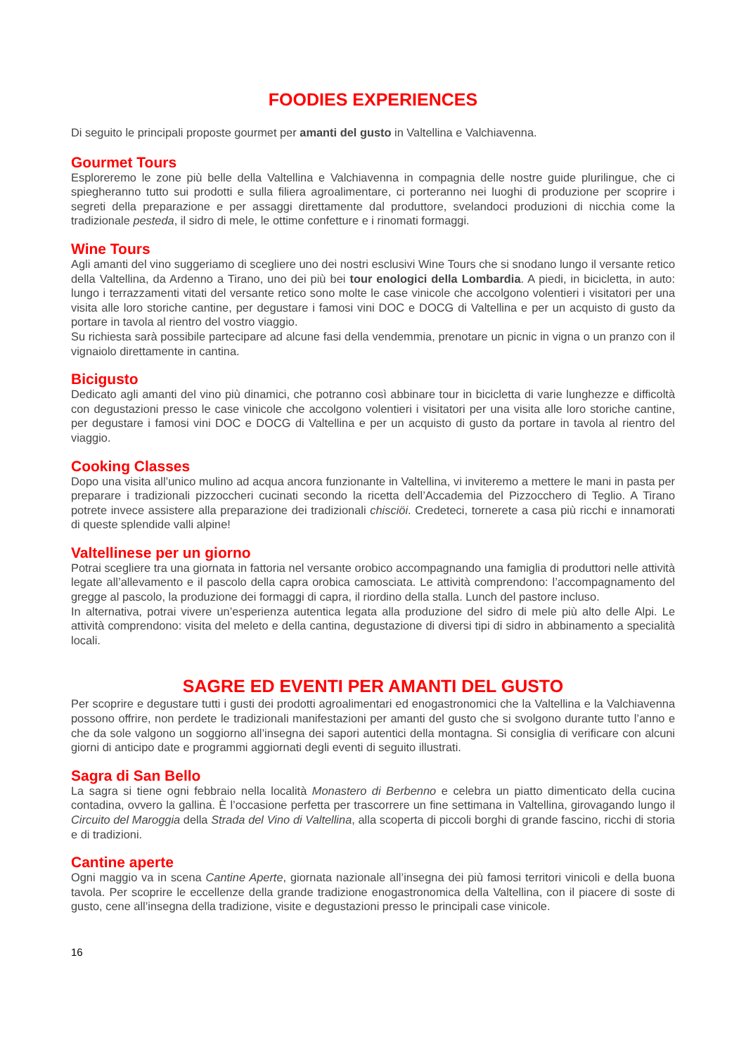FOODIES EXPERIENCES
Di seguito le principali proposte gourmet per amanti del gusto in Valtellina e Valchiavenna.
Gourmet Tours
Esploreremo le zone più belle della Valtellina e Valchiavenna in compagnia delle nostre guide plurilingue, che ci spiegheranno tutto sui prodotti e sulla filiera agroalimentare, ci porteranno nei luoghi di produzione per scoprire i segreti della preparazione e per assaggi direttamente dal produttore, svelandoci produzioni di nicchia come la tradizionale pesteda, il sidro di mele, le ottime confetture e i rinomati formaggi.
Wine Tours
Agli amanti del vino suggeriamo di scegliere uno dei nostri esclusivi Wine Tours che si snodano lungo il versante retico della Valtellina, da Ardenno a Tirano, uno dei più bei tour enologici della Lombardia. A piedi, in bicicletta, in auto: lungo i terrazzamenti vitati del versante retico sono molte le case vinicole che accolgono volentieri i visitatori per una visita alle loro storiche cantine, per degustare i famosi vini DOC e DOCG di Valtellina e per un acquisto di gusto da portare in tavola al rientro del vostro viaggio.
Su richiesta sarà possibile partecipare ad alcune fasi della vendemmia, prenotare un picnic in vigna o un pranzo con il vignaiolo direttamente in cantina.
Bicigusto
Dedicato agli amanti del vino più dinamici, che potranno così abbinare tour in bicicletta di varie lunghezze e difficoltà con degustazioni presso le case vinicole che accolgono volentieri i visitatori per una visita alle loro storiche cantine, per degustare i famosi vini DOC e DOCG di Valtellina e per un acquisto di gusto da portare in tavola al rientro del viaggio.
Cooking Classes
Dopo una visita all’unico mulino ad acqua ancora funzionante in Valtellina, vi inviteremo a mettere le mani in pasta per preparare i tradizionali pizzoccheri cucinati secondo la ricetta dell’Accademia del Pizzocchero di Teglio. A Tirano potrete invece assistere alla preparazione dei tradizionali chisciöi. Credeteci, tornerete a casa più ricchi e innamorati di queste splendide valli alpine!
Valtellinese per un giorno
Potrai scegliere tra una giornata in fattoria nel versante orobico accompagnando una famiglia di produttori nelle attività legate all’allevamento e il pascolo della capra orobica camosciata. Le attività comprendono: l’accompagnamento del gregge al pascolo, la produzione dei formaggi di capra, il riordino della stalla. Lunch del pastore incluso.
In alternativa, potrai vivere un’esperienza autentica legata alla produzione del sidro di mele più alto delle Alpi. Le attività comprendono: visita del meleto e della cantina, degustazione di diversi tipi di sidro in abbinamento a specialità locali.
SAGRE ED EVENTI PER AMANTI DEL GUSTO
Per scoprire e degustare tutti i gusti dei prodotti agroalimentari ed enogastronomici che la Valtellina e la Valchiavenna possono offrire, non perdete le tradizionali manifestazioni per amanti del gusto che si svolgono durante tutto l’anno e che da sole valgono un soggiorno all’insegna dei sapori autentici della montagna. Si consiglia di verificare con alcuni giorni di anticipo date e programmi aggiornati degli eventi di seguito illustrati.
Sagra di San Bello
La sagra si tiene ogni febbraio nella località Monastero di Berbenno e celebra un piatto dimenticato della cucina contadina, ovvero la gallina. È l’occasione perfetta per trascorrere un fine settimana in Valtellina, girovagando lungo il Circuito del Maroggia della Strada del Vino di Valtellina, alla scoperta di piccoli borghi di grande fascino, ricchi di storia e di tradizioni.
Cantine aperte
Ogni maggio va in scena Cantine Aperte, giornata nazionale all’insegna dei più famosi territori vinicoli e della buona tavola. Per scoprire le eccellenze della grande tradizione enogastronomica della Valtellina, con il piacere di soste di gusto, cene all’insegna della tradizione, visite e degustazioni presso le principali case vinicole.
16